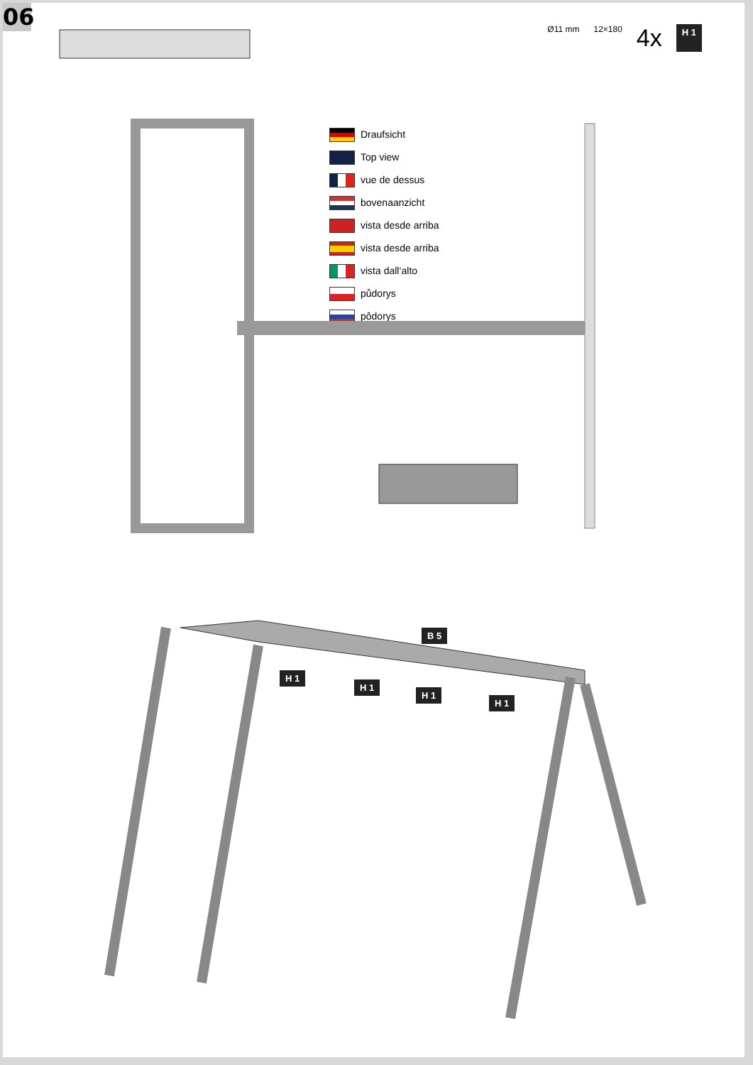06
Ø11 mm 12×180 4x H 1
Draufsicht
Top view
vue de dessus
bovenaanzicht
vista desde arriba
vista desde arriba
vista dall‘alto
půdorys
pôdorys
B 5
H 1
H 1
H 1
H 1